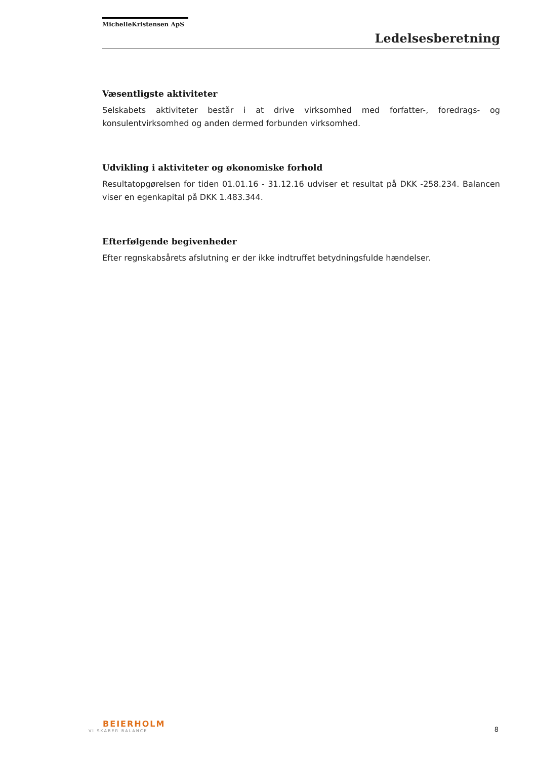MichelleKristensen ApS
Ledelsesberetning
Væsentligste aktiviteter
Selskabets aktiviteter består i at drive virksomhed med forfatter-, foredrags- og konsulentvirksomhed og anden dermed forbunden virksomhed.
Udvikling i aktiviteter og økonomiske forhold
Resultatopgørelsen for tiden 01.01.16 - 31.12.16 udviser et resultat på DKK -258.234. Balancen viser en egenkapital på DKK 1.483.344.
Efterfølgende begivenheder
Efter regnskabsårets afslutning er der ikke indtruffet betydningsfulde hændelser.
BEIERHOLM
VI SKABER BALANCE
8